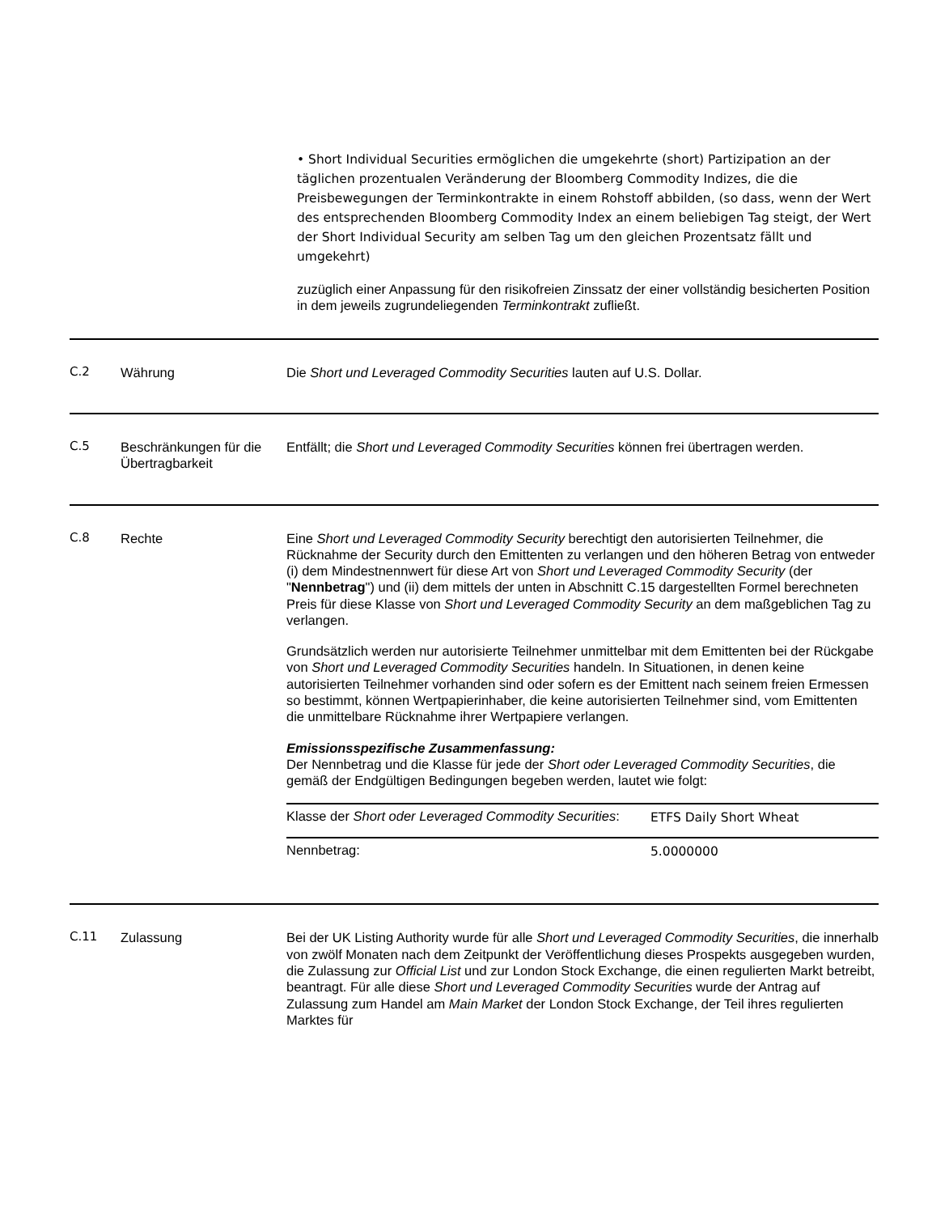• Short Individual Securities ermöglichen die umgekehrte (short) Partizipation an der täglichen prozentualen Veränderung der Bloomberg Commodity Indizes, die die Preisbewegungen der Terminkontrakte in einem Rohstoff abbilden, (so dass, wenn der Wert des entsprechenden Bloomberg Commodity Index an einem beliebigen Tag steigt, der Wert der Short Individual Security am selben Tag um den gleichen Prozentsatz fällt und umgekehrt)
zuzüglich einer Anpassung für den risikofreien Zinssatz der einer vollständig besicherten Position in dem jeweils zugrundeliegenden Terminkontrakt zufließt.
| C.2 | Währung | Die Short und Leveraged Commodity Securities lauten auf U.S. Dollar. |
| C.5 | Beschränkungen für die Übertragbarkeit | Entfällt; die Short und Leveraged Commodity Securities können frei übertragen werden. |
| C.8 | Rechte | Eine Short und Leveraged Commodity Security berechtigt den autorisierten Teilnehmer, die Rücknahme der Security durch den Emittenten zu verlangen und den höheren Betrag von entweder (i) dem Mindestnennwert für diese Art von Short und Leveraged Commodity Security (der " Nennbetrag ") und (ii) dem mittels der unten in Abschnitt C.15 dargestellten Formel berechneten Preis für diese Klasse von Short und Leveraged Commodity Security an dem maßgeblichen Tag zu verlangen. Grundsätzlich werden nur autorisierte Teilnehmer unmittelbar mit dem Emittenten bei der Rückgabe von Short und Leveraged Commodity Securities handeln. In Situationen, in denen keine autorisierten Teilnehmer vorhanden sind oder sofern es der Emittent nach seinem freien Ermessen so bestimmt, können Wertpapierinhaber, die keine autorisierten Teilnehmer sind, vom Emittenten die unmittelbare Rücknahme ihrer Wertpapiere verlangen. Emissionsspezifische Zusammenfassung: Der Nennbetrag und die Klasse für jede der Short oder Leveraged Commodity Securities , die gemäß der Endgültigen Bedingungen begeben werden, lautet wie folgt: / Klasse der Short oder Leveraged Commodity Securities : / ETFS Daily Short Wheat / / Nennbetrag: / 5.0000000 / |
| C.11 | Zulassung | Bei der UK Listing Authority wurde für alle Short und Leveraged Commodity Securities , die innerhalb von zwölf Monaten nach dem Zeitpunkt der Veröffentlichung dieses Prospekts ausgegeben wurden, die Zulassung zur Official List und zur London Stock Exchange, die einen regulierten Markt betreibt, beantragt. Für alle diese Short und Leveraged Commodity Securities wurde der Antrag auf Zulassung zum Handel am Main Market der London Stock Exchange, der Teil ihres regulierten Marktes für |